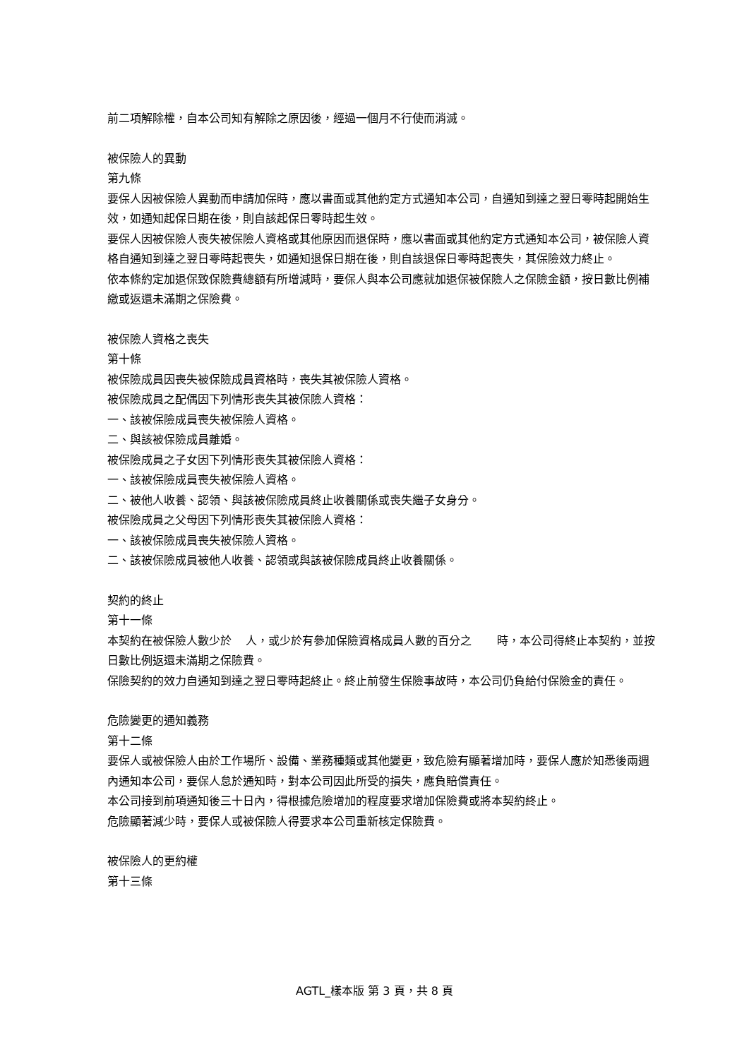前二項解除權，自本公司知有解除之原因後，經過一個月不行使而消滅。
被保險人的異動
第九條
要保人因被保險人異動而申請加保時，應以書面或其他約定方式通知本公司，自通知到達之翌日零時起開始生效，如通知起保日期在後，則自該起保日零時起生效。
要保人因被保險人喪失被保險人資格或其他原因而退保時，應以書面或其他約定方式通知本公司，被保險人資格自通知到達之翌日零時起喪失，如通知退保日期在後，則自該退保日零時起喪失，其保險效力終止。
依本條約定加退保致保險費總額有所增減時，要保人與本公司應就加退保被保險人之保險金額，按日數比例補繳或返還未滿期之保險費。
被保險人資格之喪失
第十條
被保險成員因喪失被保險成員資格時，喪失其被保險人資格。
被保險成員之配偶因下列情形喪失其被保險人資格：
一、該被保險成員喪失被保險人資格。
二、與該被保險成員離婚。
被保險成員之子女因下列情形喪失其被保險人資格：
一、該被保險成員喪失被保險人資格。
二、被他人收養、認領、與該被保險成員終止收養關係或喪失繼子女身分。
被保險成員之父母因下列情形喪失其被保險人資格：
一、該被保險成員喪失被保險人資格。
二、該被保險成員被他人收養、認領或與該被保險成員終止收養關係。
契約的終止
第十一條
本契約在被保險人數少於 人，或少於有參加保險資格成員人數的百分之 時，本公司得終止本契約，並按日數比例返還未滿期之保險費。
保險契約的效力自通知到達之翌日零時起終止。終止前發生保險事故時，本公司仍負給付保險金的責任。
危險變更的通知義務
第十二條
要保人或被保險人由於工作場所、設備、業務種類或其他變更，致危險有顯著增加時，要保人應於知悉後兩週內通知本公司，要保人怠於通知時，對本公司因此所受的損失，應負賠償責任。
本公司接到前項通知後三十日內，得根據危險增加的程度要求增加保險費或將本契約終止。
危險顯著減少時，要保人或被保險人得要求本公司重新核定保險費。
被保險人的更約權
第十三條
AGTL_樣本版 第 3 頁，共 8 頁